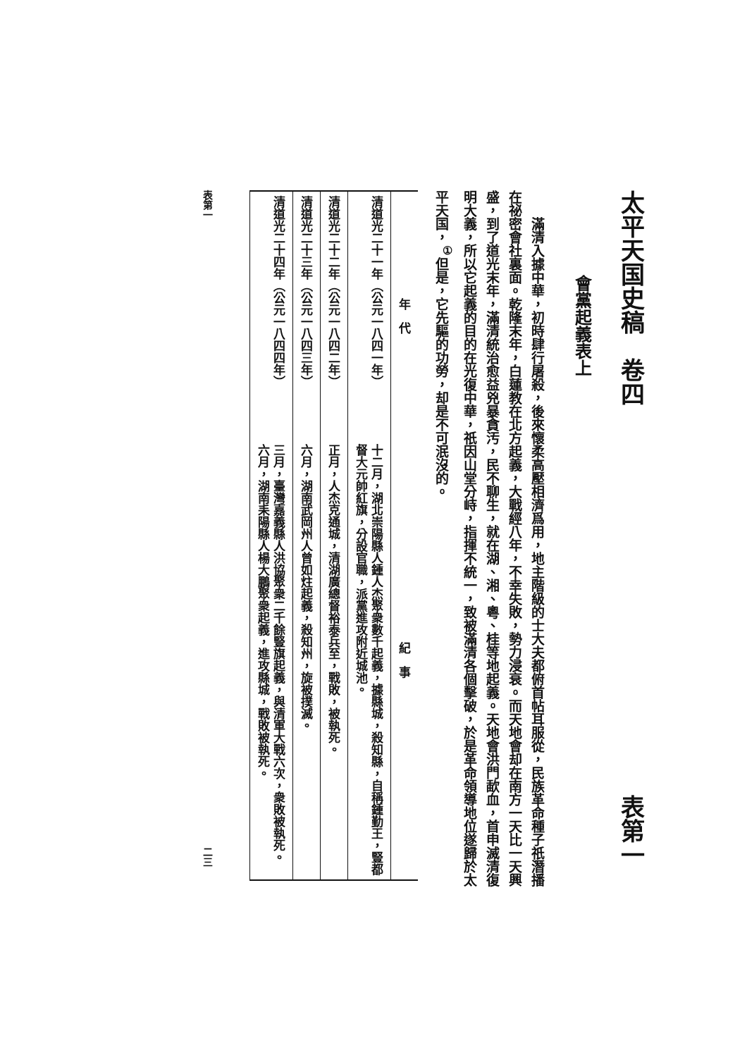太平天国史稿　卷四 表第一
會黨起義表上
滿清入據中華，初時肆行屠殺，後來懷柔高壓相濟爲用，地主階級的士大夫都俯首帖耳服從，民族革命種子祇潛播在祕密會社裏面。乾隆末年，白蓮教在北方起義，大戰經八年，不幸失敗，勢力浸衰。而天地會却在南方一天比一天興盛，到了道光末年，滿清統治愈益兇暴貪汚，民不聊生，就在湖、湘、粵、桂等地起義。天地會洪門歃血，首申滅清復明大義，所以它起義的目的在光復中華，祇因山堂分峙，指揮不統一，致被滿清各個擊破，於是革命領導地位遂歸於太平天国，<sup>①</sup>但是，它先驅的功勞，却是不可泯沒的。
| 年 代 | 紀 事 |
| --- | --- |
| 清道光二十一年（公元一八四一年） | 十二月，湖北崇陽縣人鍾人杰聚衆數千起義，據縣城，殺知縣，自稱鍾勤王，豎都督大元帥紅旗，分設官職，派黨進攻附近城池。 |
| 清道光二十二年（公元一八四二年） | 正月，人杰克通城，清湖廣總督裕泰兵至，戰敗，被執死。 |
| 清道光二十三年（公元一八四三年） | 六月，湖南武岡州人曾如炷起義，殺知州，旋被撲滅。 |
| 清道光二十四年（公元一八四四年） | 三月，臺灣嘉義縣人洪協聚衆二千餘豎旗起義，與清軍大戰六次，衆敗被執死。 六月，湖南耒陽縣人楊大鵬聚衆起義，進攻縣城，戰敗被執死。 |
表第一 二三